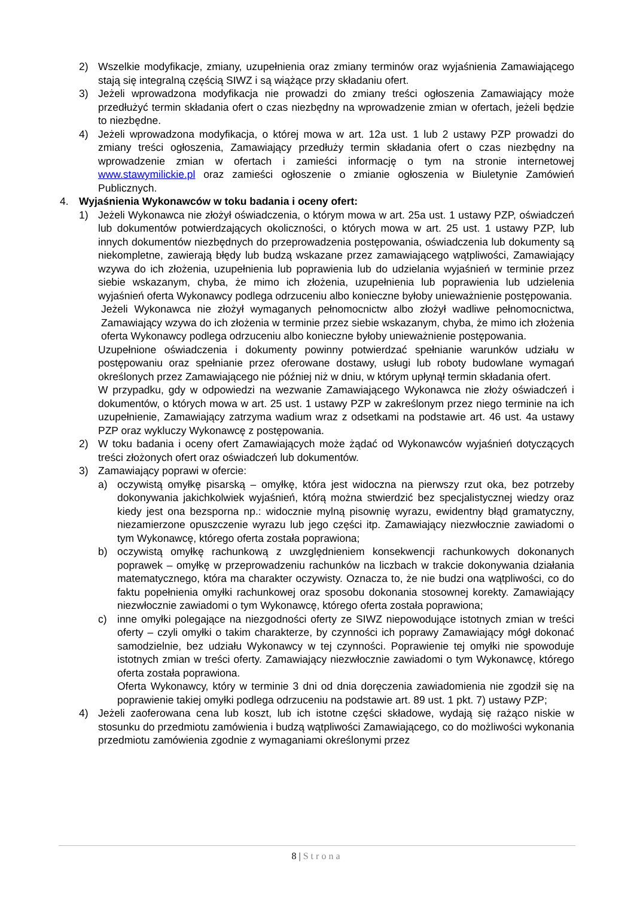2) Wszelkie modyfikacje, zmiany, uzupełnienia oraz zmiany terminów oraz wyjaśnienia Zamawiającego stają się integralną częścią SIWZ i są wiążące przy składaniu ofert.
3) Jeżeli wprowadzona modyfikacja nie prowadzi do zmiany treści ogłoszenia Zamawiający może przedłużyć termin składania ofert o czas niezbędny na wprowadzenie zmian w ofertach, jeżeli będzie to niezbędne.
4) Jeżeli wprowadzona modyfikacja, o której mowa w art. 12a ust. 1 lub 2 ustawy PZP prowadzi do zmiany treści ogłoszenia, Zamawiający przedłuży termin składania ofert o czas niezbędny na wprowadzenie zmian w ofertach i zamieści informację o tym na stronie internetowej www.stawymilickie.pl oraz zamieści ogłoszenie o zmianie ogłoszenia w Biuletynie Zamówień Publicznych.
4. Wyjaśnienia Wykonawców w toku badania i oceny ofert:
1) Jeżeli Wykonawca nie złożył oświadczenia, o którym mowa w art. 25a ust. 1 ustawy PZP, oświadczeń lub dokumentów potwierdzających okoliczności, o których mowa w art. 25 ust. 1 ustawy PZP, lub innych dokumentów niezbędnych do przeprowadzenia postępowania, oświadczenia lub dokumenty są niekompletne, zawierają błędy lub budzą wskazane przez zamawiającego wątpliwości, Zamawiający wzywa do ich złożenia, uzupełnienia lub poprawienia lub do udzielania wyjaśnień w terminie przez siebie wskazanym, chyba, że mimo ich złożenia, uzupełnienia lub poprawienia lub udzielenia wyjaśnień oferta Wykonawcy podlega odrzuceniu albo konieczne byłoby unieważnienie postępowania.
Jeżeli Wykonawca nie złożył wymaganych pełnomocnictw albo złożył wadliwe pełnomocnictwa, Zamawiający wzywa do ich złożenia w terminie przez siebie wskazanym, chyba, że mimo ich złożenia oferta Wykonawcy podlega odrzuceniu albo konieczne byłoby unieważnienie postępowania.
Uzupełnione oświadczenia i dokumenty powinny potwierdzać spełnianie warunków udziału w postępowaniu oraz spełnianie przez oferowane dostawy, usługi lub roboty budowlane wymagań określonych przez Zamawiającego nie później niż w dniu, w którym upłynął termin składania ofert.
W przypadku, gdy w odpowiedzi na wezwanie Zamawiającego Wykonawca nie złoży oświadczeń i dokumentów, o których mowa w art. 25 ust. 1 ustawy PZP w zakreślonym przez niego terminie na ich uzupełnienie, Zamawiający zatrzyma wadium wraz z odsetkami na podstawie art. 46 ust. 4a ustawy PZP oraz wykluczy Wykonawcę z postępowania.
2) W toku badania i oceny ofert Zamawiających może żądać od Wykonawców wyjaśnień dotyczących treści złożonych ofert oraz oświadczeń lub dokumentów.
3) Zamawiający poprawi w ofercie:
a) oczywistą omyłkę pisarską – omyłkę, która jest widoczna na pierwszy rzut oka, bez potrzeby dokonywania jakichkolwiek wyjaśnień, którą można stwierdzić bez specjalistycznej wiedzy oraz kiedy jest ona bezsporna np.: widocznie mylną pisownię wyrazu, ewidentny błąd gramatyczny, niezamierzone opuszczenie wyrazu lub jego części itp. Zamawiający niezwłocznie zawiadomi o tym Wykonawcę, którego oferta została poprawiona;
b) oczywistą omyłkę rachunkową z uwzględnieniem konsekwencji rachunkowych dokonanych poprawek – omyłkę w przeprowadzeniu rachunków na liczbach w trakcie dokonywania działania matematycznego, która ma charakter oczywisty. Oznacza to, że nie budzi ona wątpliwości, co do faktu popełnienia omyłki rachunkowej oraz sposobu dokonania stosownej korekty. Zamawiający niezwłocznie zawiadomi o tym Wykonawcę, którego oferta została poprawiona;
c) inne omyłki polegające na niezgodności oferty ze SIWZ niepowodujące istotnych zmian w treści oferty – czyli omyłki o takim charakterze, by czynności ich poprawy Zamawiający mógł dokonać samodzielnie, bez udziału Wykonawcy w tej czynności. Poprawienie tej omyłki nie spowoduje istotnych zmian w treści oferty. Zamawiający niezwłocznie zawiadomi o tym Wykonawcę, którego oferta została poprawiona.
Oferta Wykonawcy, który w terminie 3 dni od dnia doręczenia zawiadomienia nie zgodził się na poprawienie takiej omyłki podlega odrzuceniu na podstawie art. 89 ust. 1 pkt. 7) ustawy PZP;
4) Jeżeli zaoferowana cena lub koszt, lub ich istotne części składowe, wydają się rażąco niskie w stosunku do przedmiotu zamówienia i budzą wątpliwości Zamawiającego, co do możliwości wykonania przedmiotu zamówienia zgodnie z wymaganiami określonymi przez
8 | Strona